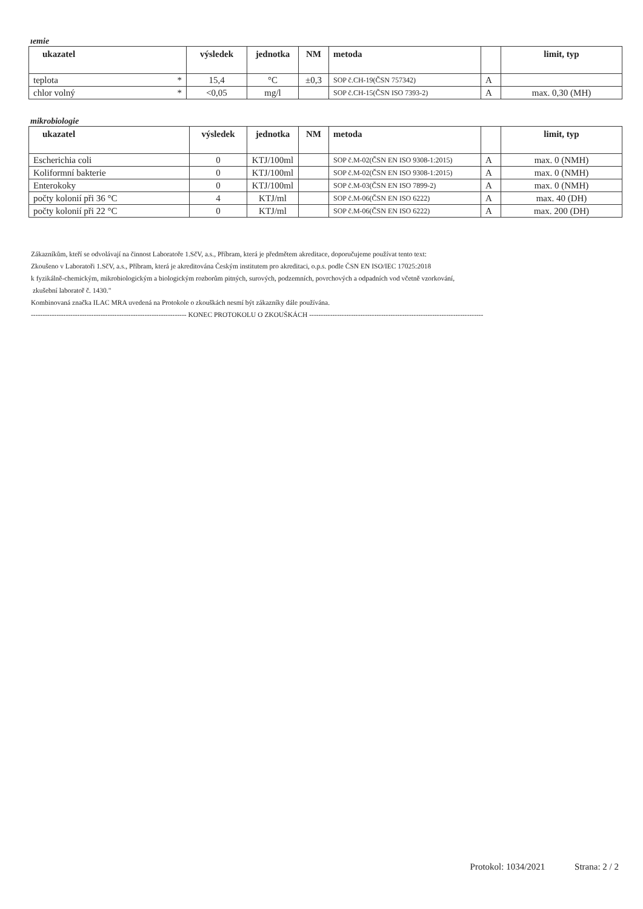ıemie
| ukazatel | výsledek | jednotka | NM | metoda | | limit, typ |
| --- | --- | --- | --- | --- | --- | --- |
| teplota * | 15,4 | °C | ±0,3 | SOP č.CH-19(ČSN 757342) | A | |
| chlor volný * | <0,05 | mg/l | | SOP č.CH-15(ČSN ISO 7393-2) | A | max. 0,30 (MH) |
mikrobiologie
| ukazatel | výsledek | jednotka | NM | metoda | | limit, typ |
| --- | --- | --- | --- | --- | --- | --- |
| Escherichia coli | 0 | KTJ/100ml | | SOP č.M-02(ČSN EN ISO 9308-1:2015) | A | max. 0 (NMH) |
| Koliformní bakterie | 0 | KTJ/100ml | | SOP č.M-02(ČSN EN ISO 9308-1:2015) | A | max. 0 (NMH) |
| Enterokoky | 0 | KTJ/100ml | | SOP č.M-03(ČSN EN ISO 7899-2) | A | max. 0 (NMH) |
| počty kolonií při 36 °C | 4 | KTJ/ml | | SOP č.M-06(ČSN EN ISO 6222) | A | max. 40 (DH) |
| počty kolonií při 22 °C | 0 | KTJ/ml | | SOP č.M-06(ČSN EN ISO 6222) | A | max. 200 (DH) |
Zákazníkům, kteří se odvolávají na činnost Laboratoře 1.SčV, a.s., Příbram, která je předmětem akreditace, doporučujeme používat tento text:
Zkoušeno v Laboratoři 1.SčV, a.s., Příbram, která je akreditována Českým institutem pro akreditaci, o.p.s. podle ČSN EN ISO/IEC 17025:2018
k fyzikálně-chemickým, mikrobiologickým a biologickým rozborům pitných, surových, podzemních, povrchových a odpadních vod včetně vzorkování,
zkušební laboratoř č. 1430."
Kombinovaná značka ILAC MRA uvedená na Protokole o zkouškách nesmí být zákazníky dále používána.
------------------------------------------------------------------- KONEC PROTOKOLU O ZKOUŠKÁCH ---------------------------------------------------------------------------
Protokol: 1034/2021 Strana: 2 / 2